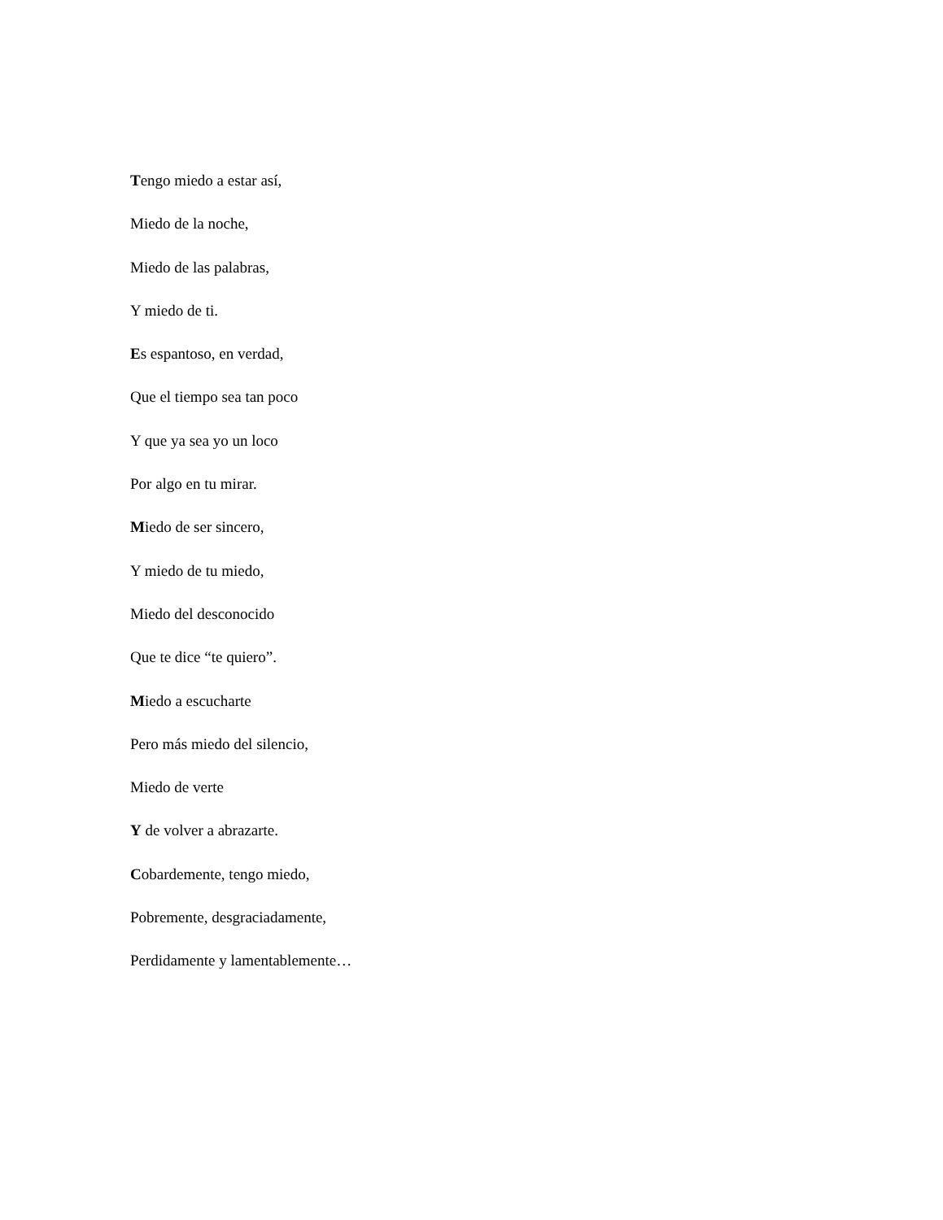Tengo miedo a estar así,
Miedo de la noche,
Miedo de las palabras,
Y miedo de ti.
Es espantoso, en verdad,
Que el tiempo sea tan poco
Y que ya sea yo un loco
Por algo en tu mirar.
Miedo de ser sincero,
Y miedo de tu miedo,
Miedo del desconocido
Que te dice “te quiero”.
Miedo a escucharte
Pero más miedo del silencio,
Miedo de verte
Y de volver a abrazarte.
Cobardemente, tengo miedo,
Pobremente, desgraciadamente,
Perdidamente y lamentablemente…